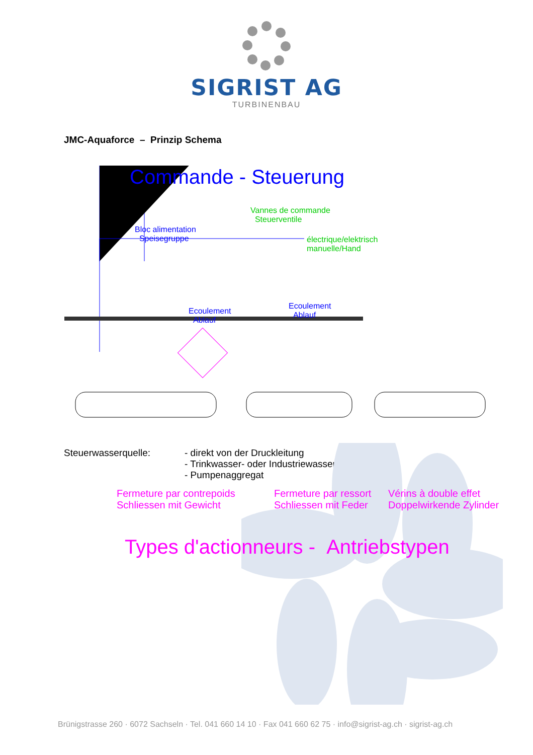SIGRIST AG
TURBINENBAU
JMC-Aquaforce – Prinzip Schema
Commande - Steuerung
Vannes de commande
Steuerventile
Bloc alimentation
Speisegruppe
électrique/elektrisch
manuelle/Hand
Ecoulement
Ablauf
Ecoulement
Ablauf
Fermeture par contrepoids
Schliessen mit Gewicht
Fermeture par ressort
Schliessen mit Feder
Vérins à double effet
Doppelwirkende Zylinder
Types d'actionneurs - Antriebstypen
Steuerwasserquelle: - direkt von der Druckleitung
- Trinkwasser- oder Industriewassernetz
- Pumpenaggregat
Brünigstrasse 260 · 6072 Sachseln · Tel. 041 660 14 10 · Fax 041 660 62 75 · info@sigrist-ag.ch · sigrist-ag.ch